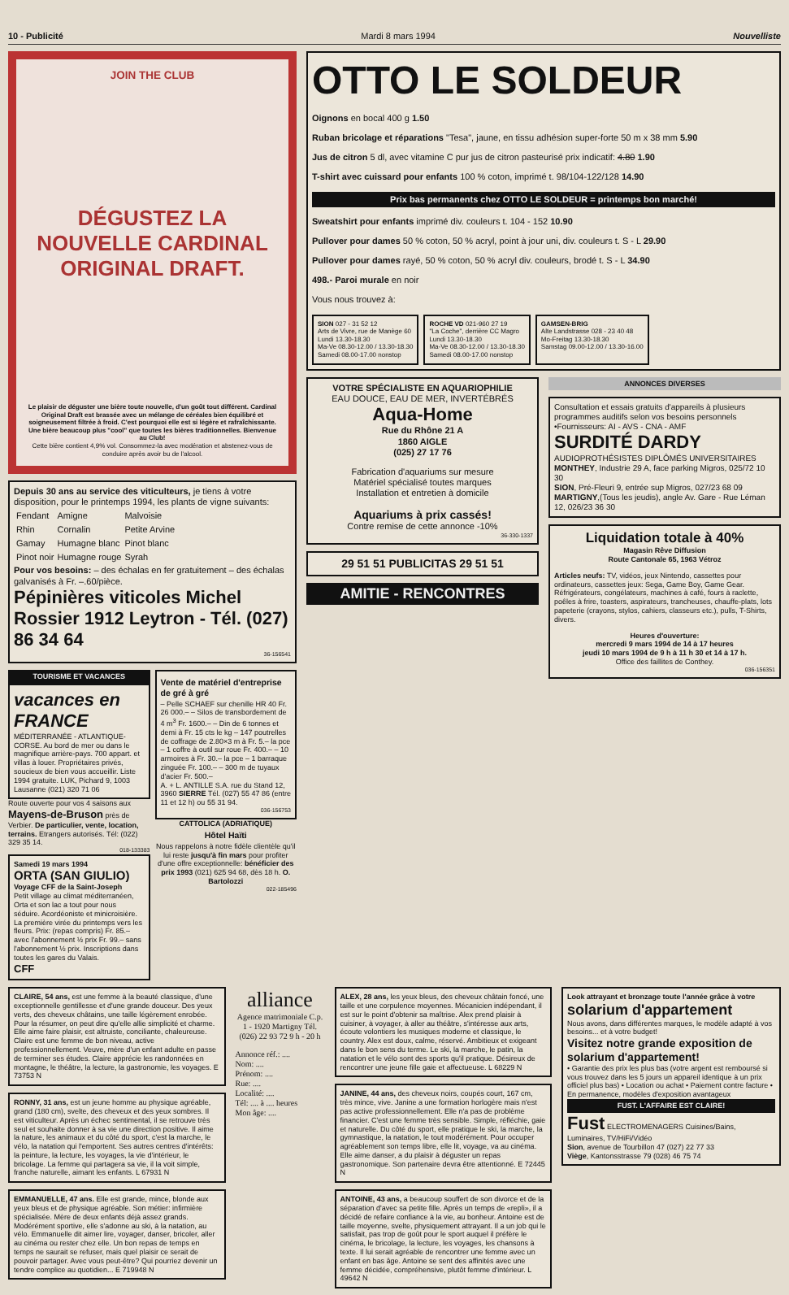10 - Publicité Mardi 8 mars 1994 Nouvelliste
JOIN THE CLUB
DÉGUSTEZ LA NOUVELLE CARDINAL ORIGINAL DRAFT.
Le plaisir de déguster une bière toute nouvelle, d'un goût tout différent. Cardinal Original Draft est brassée avec un mélange de céréales bien équilibré et soigneusement filtrée à froid. C'est pourquoi elle est si légère et rafraîchissante. Une bière beaucoup plus "cool" que toutes les bières traditionnelles. Bienvenue au Club!
Cette bière contient 4,9% vol. Consommez-la avec modération et abstenez-vous de conduire après avoir bu de l'alcool.
Depuis 30 ans au service des viticulteurs, je tiens à votre disposition, pour le printemps 1994, les plants de vigne suivants:
| Fendant | Amigne | Malvoisie |
| Rhin | Cornalin | Petite Arvine |
| Gamay | Humagne blanc | Pinot blanc |
| Pinot noir | Humagne rouge | Syrah |
Pour vos besoins: – des échalas en fer gratuitement – des échalas galvanisés à Fr. –.60/pièce.
Pépinières viticoles Michel Rossier 1912 Leytron - Tél. (027) 86 34 64
36-156541
TOURISME ET VACANCES
vacances en FRANCE
MÉDITERRANÉE - ATLANTIQUE-CORSE. Au bord de mer ou dans le magnifique arrière-pays. 700 appart. et villas à louer. Propriétaires privés, soucieux de bien vous accueillir. Liste 1994 gratuite. LUK, Pichard 9, 1003 Lausanne (021) 320 71 06
Route ouverte pour vos 4 saisons aux Mayens-de-Bruson près de Verbier. De particulier, vente, location, terrains. Etrangers autorisés. Tél: (022) 329 35 14.
018-133383
Samedi 19 mars 1994
ORTA (SAN GIULIO)
Voyage CFF de la Saint-Joseph
Petit village au climat méditerranéen, Orta et son lac a tout pour nous séduire. Acordéoniste et minicroisière. La première virée du printemps vers les fleurs. Prix: (repas compris) Fr. 85.– avec l'abonnement ½ prix Fr. 99.– sans l'abonnement ½ prix. Inscriptions dans toutes les gares du Valais.
CFF
Vente de matériel d'entreprise de gré à gré
– Pelle SCHAEF sur chenille HR 40 Fr. 26 000.– – Silos de transbordement de 4 m<sup>3</sup> Fr. 1600.– – Din de 6 tonnes et demi à Fr. 15 cts le kg – 147 poutrelles de coffrage de 2.80×3 m à Fr. 5.– la pce – 1 coffre à outil sur roue Fr. 400.– – 10 armoires à Fr. 30.– la pce – 1 barraque zinguée Fr. 100.– – 300 m de tuyaux d'acier Fr. 500.–
A. + L. ANTILLE S.A. rue du Stand 12, 3960 SIERRE Tél. (027) 55 47 86 (entre 11 et 12 h) ou 55 31 94.
036-156753
CATTOLICA (ADRIATIQUE)
Hôtel Haïti
Nous rappelons à notre fidèle clientèle qu'il lui reste jusqu'à fin mars pour profiter d'une offre exceptionnelle: bénéficier des prix 1993 (021) 625 94 68, dès 18 h. O. Bartolozzi
022-185496
OTTO LE SOLDEUR
Oignons en bocal 400 g 1.50
Ruban bricolage et réparations "Tesa", jaune, en tissu adhésion super-forte 50 m x 38 mm 5.90
Jus de citron 5 dl, avec vitamine C pur jus de citron pasteurisé prix indicatif: 4.80 1.90
T-shirt avec cuissard pour enfants 100 % coton, imprimé t. 98/104-122/128 14.90
Prix bas permanents chez OTTO LE SOLDEUR = printemps bon marché!
Sweatshirt pour enfants imprimé div. couleurs t. 104 - 152 10.90
Pullover pour dames 50 % coton, 50 % acryl, point à jour uni, div. couleurs t. S - L 29.90
Pullover pour dames rayé, 50 % coton, 50 % acryl div. couleurs, brodé t. S - L 34.90
498.- Paroi murale en noir
Vous nous trouvez à:
SION 027 - 31 52 12
Arts de Vivre, rue de Manège 60
Lundi 13.30-18.30
Ma-Ve 08.30-12.00 / 13.30-18.30
Samedi 08.00-17.00 nonstop
ROCHE VD 021-960 27 19
"La Coche", derrière CC Magro
Lundi 13.30-18.30
Ma-Ve 08.30-12.00 / 13.30-18.30
Samedi 08.00-17.00 nonstop
GAMSEN-BRIG
Alte Landstrasse 028 - 23 40 48
Mo-Freitag 13.30-18.30
Samstag 09.00-12.00 / 13.30-16.00
VOTRE SPÉCIALISTE EN AQUARIOPHILIE
EAU DOUCE, EAU DE MER, INVERTÉBRÉS
Aqua-Home
Rue du Rhône 21 A
1860 AIGLE
(025) 27 17 76
Fabrication d'aquariums sur mesure
Matériel spécialisé toutes marques
Installation et entretien à domicile
Aquariums à prix cassés!
Contre remise de cette annonce -10%
36-330-1337
29 51 51 PUBLICITAS 29 51 51
AMITIE - RENCONTRES
ANNONCES DIVERSES
Consultation et essais gratuits d'appareils à plusieurs programmes auditifs selon vos besoins personnels
•Fournisseurs: AI - AVS - CNA - AMF
SURDITÉ DARDY
AUDIOPROTHÉSISTES DIPLÔMÉS UNIVERSITAIRES
MONTHEY, Industrie 29 A, face parking Migros, 025/72 10 30
SION, Pré-Fleuri 9, entrée sup Migros, 027/23 68 09
MARTIGNY,(Tous les jeudis), angle Av. Gare - Rue Léman 12, 026/23 36 30
Liquidation totale à 40%
Magasin Rêve Diffusion
Route Cantonale 65, 1963 Vétroz
Articles neufs: TV, vidéos, jeux Nintendo, cassettes pour ordinateurs, cassettes jeux: Sega, Game Boy, Game Gear. Réfrigérateurs, congélateurs, machines à café, fours à raclette, poêles à frire, toasters, aspirateurs, trancheuses, chauffe-plats, lots papeterie (crayons, stylos, cahiers, classeurs etc.), pulls, T-Shirts, divers.
Heures d'ouverture:
mercredi 9 mars 1994 de 14 à 17 heures
jeudi 10 mars 1994 de 9 h à 11 h 30 et 14 à 17 h.
Office des faillites de Conthey.
036-156351
CLAIRE, 54 ans, est une femme à la beauté classique, d'une exceptionnelle gentillesse et d'une grande douceur. Des yeux verts, des cheveux châtains, une taille légèrement enrobée. Pour la résumer, on peut dire qu'elle allie simplicité et charme. Elle aime faire plaisir, est altruiste, conciliante, chaleureuse. Claire est une femme de bon niveau, active professionnellement. Veuve, mère d'un enfant adulte en passe de terminer ses études. Claire apprécie les randonnées en montagne, le théâtre, la lecture, la gastronomie, les voyages. E 73753 N
RONNY, 31 ans, est un jeune homme au physique agréable, grand (180 cm), svelte, des cheveux et des yeux sombres. Il est viticulteur. Après un échec sentimental, il se retrouve très seul et souhaite donner à sa vie une direction positive. Il aime la nature, les animaux et du côté du sport, c'est la marche, le vélo, la natation qui l'emportent. Ses autres centres d'intérêts: la peinture, la lecture, les voyages, la vie d'intérieur, le bricolage. La femme qui partagera sa vie, il la voit simple, franche naturelle, aimant les enfants. L 67931 N
EMMANUELLE, 47 ans. Elle est grande, mince, blonde aux yeux bleus et de physique agréable. Son métier: infirmière spécialisée. Mère de deux enfants déjà assez grands. Modérément sportive, elle s'adonne au ski, à la natation, au vélo. Emmanuelle dit aimer lire, voyager, danser, bricoler, aller au cinéma ou rester chez elle. Un bon repas de temps en temps ne saurait se refuser, mais quel plaisir ce serait de pouvoir partager. Avec vous peut-être? Qui pourriez devenir un tendre complice au quotidien... E 719948 N
alliance
Agence matrimoniale C.p. 1 - 1920 Martigny Tél. (026) 22 93 72 9 h - 20 h
Annonce réf.: ....
Nom: ....
Prénom: ....
Rue: ....
Localité: ....
Tél: .... à .... heures
Mon âge: ....
ALEX, 28 ans, les yeux bleus, des cheveux châtain foncé, une taille et une corpulence moyennes. Mécanicien indépendant, il est sur le point d'obtenir sa maîtrise. Alex prend plaisir à cuisiner, à voyager, à aller au théâtre, s'intéresse aux arts, écoute volontiers les musiques moderne et classique, le country. Alex est doux, calme, réservé. Ambitieux et exigeant dans le bon sens du terme. Le ski, la marche, le patin, la natation et le vélo sont des sports qu'il pratique. Désireux de rencontrer une jeune fille gaie et affectueuse. L 68229 N
JANINE, 44 ans, des cheveux noirs, coupés court, 167 cm, très mince, vive. Janine a une formation horlogère mais n'est pas active professionnellement. Elle n'a pas de problème financier. C'est une femme très sensible. Simple, réfléchie, gaie et naturelle. Du côté du sport, elle pratique le ski, la marche, la gymnastique, la natation, le tout modérément. Pour occuper agréablement son temps libre, elle lit, voyage, va au cinéma. Elle aime danser, a du plaisir à déguster un repas gastronomique. Son partenaire devra être attentionné. E 72445 N
ANTOINE, 43 ans, a beaucoup souffert de son divorce et de la séparation d'avec sa petite fille. Après un temps de «repli», il a décidé de refaire confiance à la vie, au bonheur. Antoine est de taille moyenne, svelte, physiquement attrayant. Il a un job qui le satisfait, pas trop de goût pour le sport auquel il préfère le cinéma, le bricolage, la lecture, les voyages, les chansons à texte. Il lui serait agréable de rencontrer une femme avec un enfant en bas âge. Antoine se sent des affinités avec une femme décidée, compréhensive, plutôt femme d'intérieur. L 49642 N
Look attrayant et bronzage toute l'année grâce à votre
solarium d'appartement
Nous avons, dans différentes marques, le modèle adapté à vos besoins... et à votre budget!
Visitez notre grande exposition de solarium d'appartement!
• Garantie des prix les plus bas (votre argent est remboursé si vous trouvez dans les 5 jours un appareil identique à un prix officiel plus bas) • Location ou achat • Paiement contre facture • En permanence, modèles d'exposition avantageux
FUST. L'AFFAIRE EST CLAIRE!
Fust ELECTROMENAGERS Cuisines/Bains, Luminaires, TV/HiFi/Vidéo
Sion, avenue de Tourbillon 47 (027) 22 77 33
Viège, Kantonsstrasse 79 (028) 46 75 74